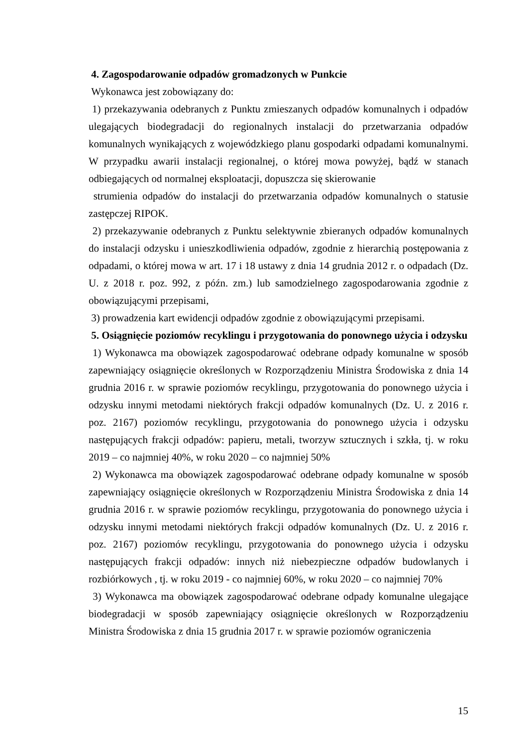4. Zagospodarowanie odpadów gromadzonych w Punkcie
Wykonawca jest zobowiązany do:
1) przekazywania odebranych z Punktu zmieszanych odpadów komunalnych i odpadów ulegających biodegradacji do regionalnych instalacji do przetwarzania odpadów komunalnych wynikających z wojewódzkiego planu gospodarki odpadami komunalnymi. W przypadku awarii instalacji regionalnej, o której mowa powyżej, bądź w stanach odbiegających od normalnej eksploatacji, dopuszcza się skierowanie
strumienia odpadów do instalacji do przetwarzania odpadów komunalnych o statusie zastępczej RIPOK.
2) przekazywanie odebranych z Punktu selektywnie zbieranych odpadów komunalnych do instalacji odzysku i unieszkodliwienia odpadów, zgodnie z hierarchią postępowania z odpadami, o której mowa w art. 17 i 18 ustawy z dnia 14 grudnia 2012 r. o odpadach (Dz. U. z 2018 r. poz. 992, z późn. zm.) lub samodzielnego zagospodarowania zgodnie z obowiązującymi przepisami,
3) prowadzenia kart ewidencji odpadów zgodnie z obowiązującymi przepisami.
5. Osiągnięcie poziomów recyklingu i przygotowania do ponownego użycia i odzysku
1) Wykonawca ma obowiązek zagospodarować odebrane odpady komunalne w sposób zapewniający osiągnięcie określonych w Rozporządzeniu Ministra Środowiska z dnia 14 grudnia 2016 r. w sprawie poziomów recyklingu, przygotowania do ponownego użycia i odzysku innymi metodami niektórych frakcji odpadów komunalnych (Dz. U. z 2016 r. poz. 2167) poziomów recyklingu, przygotowania do ponownego użycia i odzysku następujących frakcji odpadów: papieru, metali, tworzyw sztucznych i szkła, tj. w roku 2019 – co najmniej 40%, w roku 2020 – co najmniej 50%
2) Wykonawca ma obowiązek zagospodarować odebrane odpady komunalne w sposób zapewniający osiągnięcie określonych w Rozporządzeniu Ministra Środowiska z dnia 14 grudnia 2016 r. w sprawie poziomów recyklingu, przygotowania do ponownego użycia i odzysku innymi metodami niektórych frakcji odpadów komunalnych (Dz. U. z 2016 r. poz. 2167) poziomów recyklingu, przygotowania do ponownego użycia i odzysku następujących frakcji odpadów: innych niż niebezpieczne odpadów budowlanych i rozbiórkowych , tj. w roku 2019 - co najmniej 60%, w roku 2020 – co najmniej 70%
3) Wykonawca ma obowiązek zagospodarować odebrane odpady komunalne ulegające biodegradacji w sposób zapewniający osiągnięcie określonych w Rozporządzeniu Ministra Środowiska z dnia 15 grudnia 2017 r. w sprawie poziomów ograniczenia
15